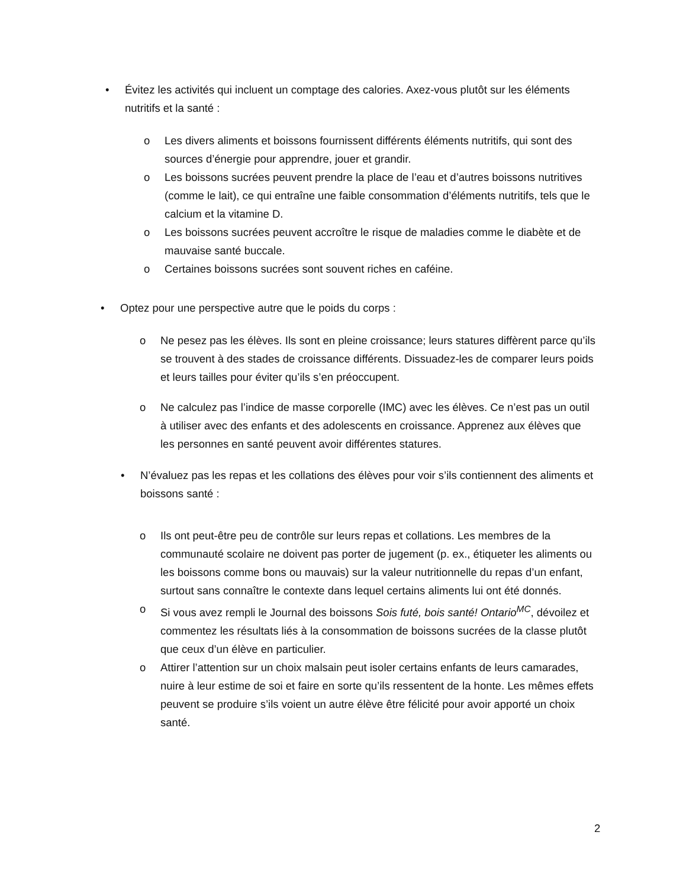• Évitez les activités qui incluent un comptage des calories. Axez-vous plutôt sur les éléments nutritifs et la santé :
o Les divers aliments et boissons fournissent différents éléments nutritifs, qui sont des sources d’énergie pour apprendre, jouer et grandir.
o Les boissons sucrées peuvent prendre la place de l’eau et d’autres boissons nutritives (comme le lait), ce qui entraîne une faible consommation d’éléments nutritifs, tels que le calcium et la vitamine D.
o Les boissons sucrées peuvent accroître le risque de maladies comme le diabète et de mauvaise santé buccale.
o Certaines boissons sucrées sont souvent riches en caféine.
• Optez pour une perspective autre que le poids du corps :
o Ne pesez pas les élèves. Ils sont en pleine croissance; leurs statures diffèrent parce qu’ils se trouvent à des stades de croissance différents. Dissuadez-les de comparer leurs poids et leurs tailles pour éviter qu’ils s’en préoccupent.
o Ne calculez pas l’indice de masse corporelle (IMC) avec les élèves. Ce n’est pas un outil à utiliser avec des enfants et des adolescents en croissance. Apprenez aux élèves que les personnes en santé peuvent avoir différentes statures.
• N’évaluez pas les repas et les collations des élèves pour voir s’ils contiennent des aliments et boissons santé :
o Ils ont peut-être peu de contrôle sur leurs repas et collations. Les membres de la communauté scolaire ne doivent pas porter de jugement (p. ex., étiqueter les aliments ou les boissons comme bons ou mauvais) sur la valeur nutritionnelle du repas d’un enfant, surtout sans connaître le contexte dans lequel certains aliments lui ont été donnés.
o Si vous avez rempli le Journal des boissons Sois futé, bois santé! Ontario<sup>MC</sup>, dévoilez et commentez les résultats liés à la consommation de boissons sucrées de la classe plutôt que ceux d’un élève en particulier.
o Attirer l’attention sur un choix malsain peut isoler certains enfants de leurs camarades, nuire à leur estime de soi et faire en sorte qu’ils ressentent de la honte. Les mêmes effets peuvent se produire s’ils voient un autre élève être félicité pour avoir apporté un choix santé.
2